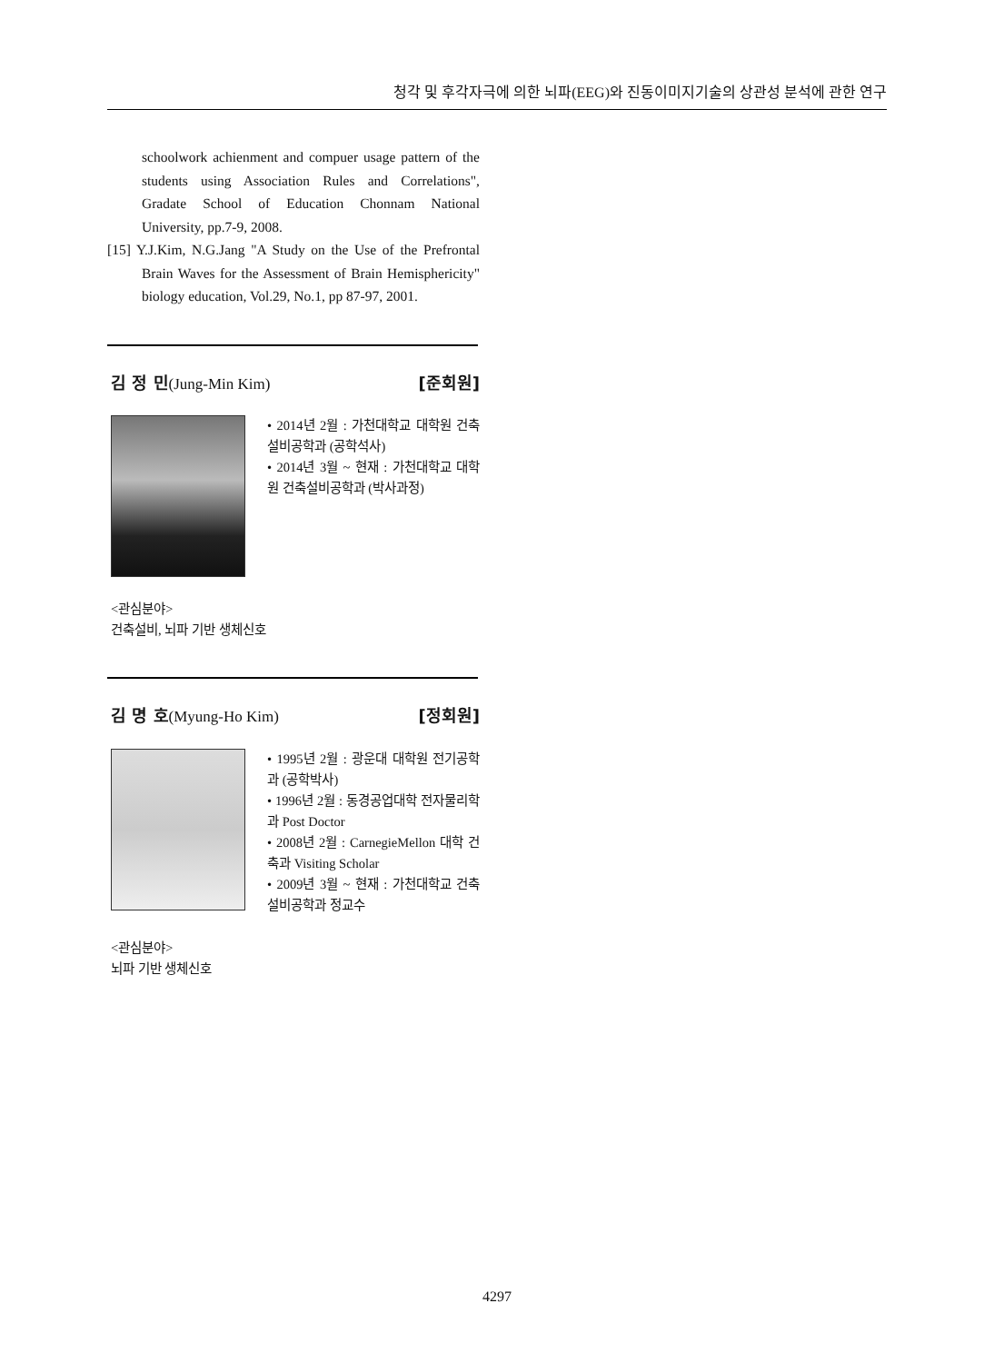청각 및 후각자극에 의한 뇌파(EEG)와 진동이미지기술의 상관성 분석에 관한 연구
schoolwork achienment and compuer usage pattern of the students using Association Rules and Correlations", Gradate School of Education Chonnam National University, pp.7-9, 2008.
[15] Y.J.Kim, N.G.Jang "A Study on the Use of the Prefrontal Brain Waves for the Assessment of Brain Hemisphericity" biology education, Vol.29, No.1, pp 87-97, 2001.
김 정 민(Jung-Min Kim) [준회원]
• 2014년 2월 : 가천대학교 대학원 건축설비공학과 (공학석사)
• 2014년 3월 ~ 현재 : 가천대학교 대학원 건축설비공학과 (박사과정)
<관심분야>
건축설비, 뇌파 기반 생체신호
김 명 호(Myung-Ho Kim) [정회원]
• 1995년 2월 : 광운대 대학원 전기공학과 (공학박사)
• 1996년 2월 : 동경공업대학 전자물리학과 Post Doctor
• 2008년 2월 : CarnegieMellon 대학 건축과 Visiting Scholar
• 2009년 3월 ~ 현재 : 가천대학교 건축설비공학과 정교수
<관심분야>
뇌파 기반 생체신호
4297